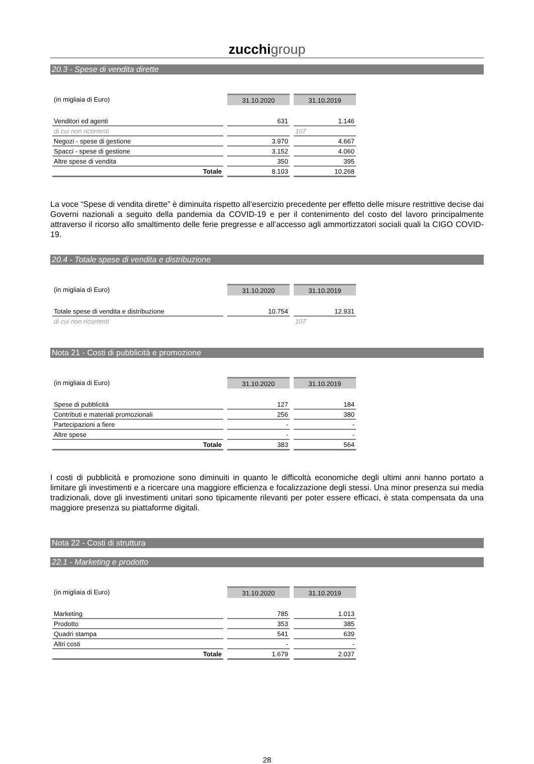zucchi group
20.3 - Spese di vendita dirette
| (in migliaia di Euro) | 31.10.2020 | 31.10.2019 |
| Venditori ed agenti | 631 | 1.146 |
| di cui non ricorrenti | | 107 |
| Negozi - spese di gestione | 3.970 | 4.667 |
| Spacci - spese di gestione | 3.152 | 4.060 |
| Altre spese di vendita | 350 | 395 |
| Totale | 8.103 | 10.268 |
La voce “Spese di vendita dirette” è diminuita rispetto all’esercizio precedente per effetto delle misure restrittive decise dai Governi nazionali a seguito della pandemia da COVID-19 e per il contenimento del costo del lavoro principalmente attraverso il ricorso allo smaltimento delle ferie pregresse e all’accesso agli ammortizzatori sociali quali la CIGO COVID-19.
20.4 - Totale spese di vendita e distribuzione
| (in migliaia di Euro) | 31.10.2020 | 31.10.2019 |
| Totale spese di vendita e distribuzione | 10.754 | 12.931 |
| di cui non ricorrenti | | 107 |
Nota 21 - Costi di pubblicità e promozione
| (in migliaia di Euro) | 31.10.2020 | 31.10.2019 |
| Spese di pubblicità | 127 | 184 |
| Contributi e materiali promozionali | 256 | 380 |
| Partecipazioni a fiere | - | - |
| Altre spese | - | - |
| Totale | 383 | 564 |
I costi di pubblicità e promozione sono diminuiti in quanto le difficoltà economiche degli ultimi anni hanno portato a limitare gli investimenti e a ricercare una maggiore efficienza e focalizzazione degli stessi. Una minor presenza sui media tradizionali, dove gli investimenti unitari sono tipicamente rilevanti per poter essere efficaci, è stata compensata da una maggiore presenza su piattaforme digitali.
Nota 22 - Costi di struttura
22.1 - Marketing e prodotto
| (in migliaia di Euro) | 31.10.2020 | 31.10.2019 |
| Marketing | 785 | 1.013 |
| Prodotto | 353 | 385 |
| Quadri stampa | 541 | 639 |
| Altri costi | - | - |
| Totale | 1.679 | 2.037 |
28